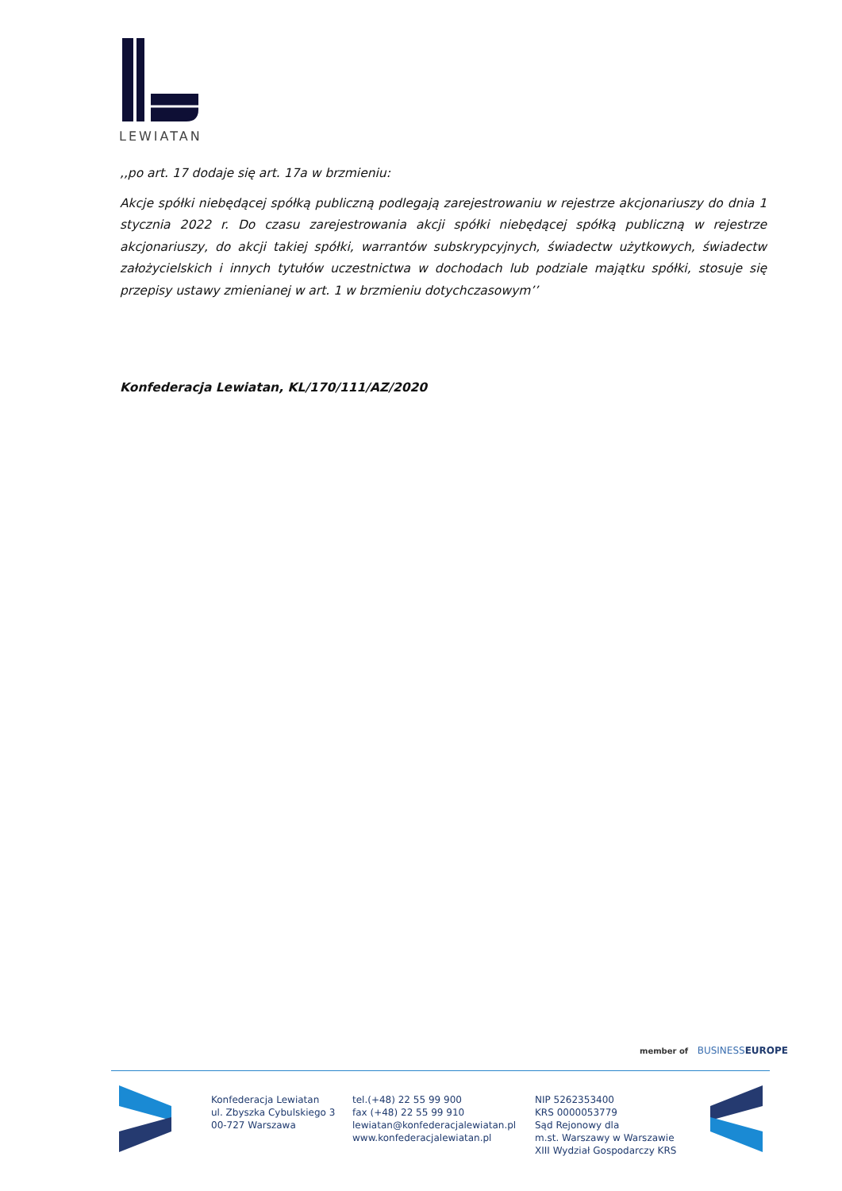LEWIATAN
,,po art. 17 dodaje się art. 17a w brzmieniu:
Akcje spółki niebędącej spółką publiczną podlegają zarejestrowaniu w rejestrze akcjonariuszy do dnia 1 stycznia 2022 r. Do czasu zarejestrowania akcji spółki niebędącej spółką publiczną w rejestrze akcjonariuszy, do akcji takiej spółki, warrantów subskrypcyjnych, świadectw użytkowych, świadectw założycielskich i innych tytułów uczestnictwa w dochodach lub podziale majątku spółki, stosuje się przepisy ustawy zmienianej w art. 1 w brzmieniu dotychczasowym’’
Konfederacja Lewiatan, KL/170/111/AZ/2020
member of BUSINESSEUROPE
Konfederacja Lewiatan
ul. Zbyszka Cybulskiego 3
00-727 Warszawa
tel.(+48) 22 55 99 900
fax (+48) 22 55 99 910
lewiatan@konfederacjalewiatan.pl
www.konfederacjalewiatan.pl
NIP 5262353400
KRS 0000053779
Sąd Rejonowy dla
m.st. Warszawy w Warszawie
XIII Wydział Gospodarczy KRS